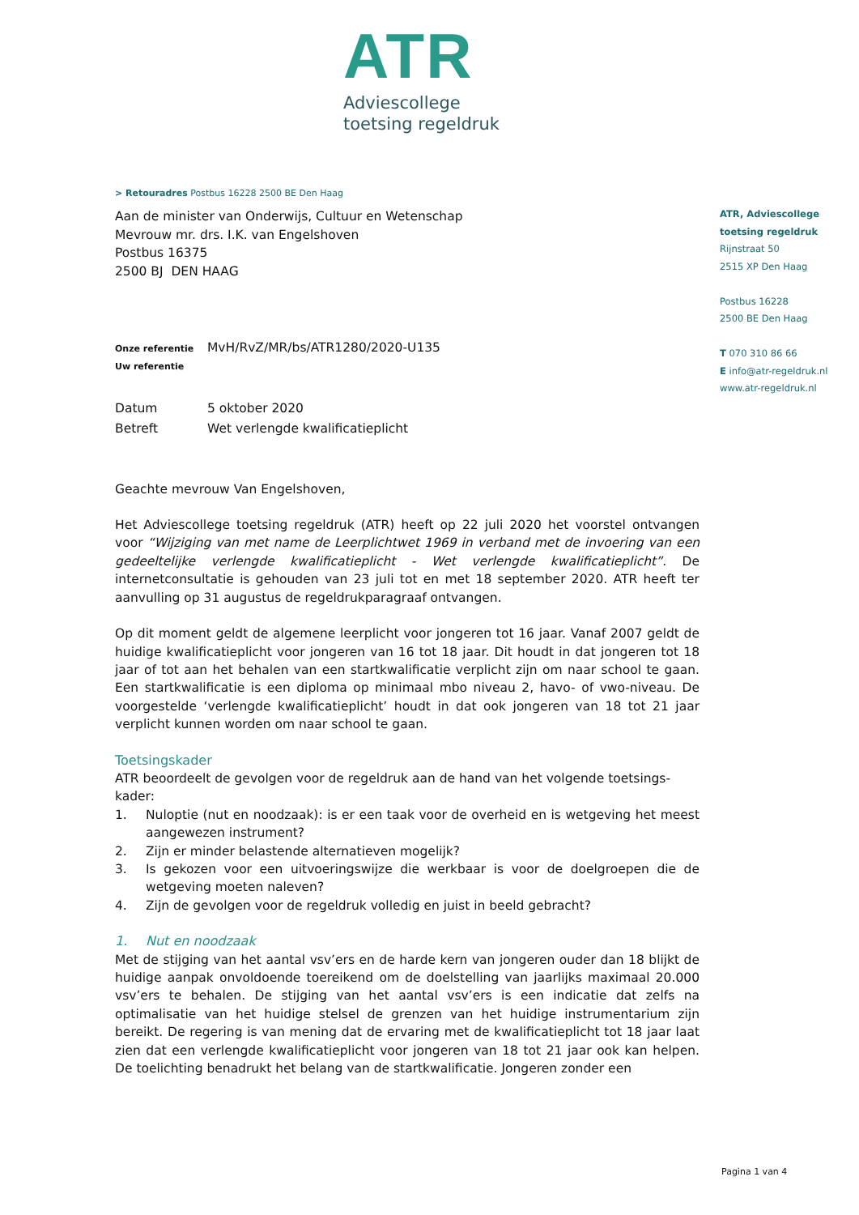ATR
Adviescollege
toetsing regeldruk
> Retouradres Postbus 16228 2500 BE Den Haag
Aan de minister van Onderwijs, Cultuur en Wetenschap
Mevrouw mr. drs. I.K. van Engelshoven
Postbus 16375
2500 BJ DEN HAAG
Onze referentie MvH/RvZ/MR/bs/ATR1280/2020-U135
Uw referentie
Datum 5 oktober 2020
Betreft Wet verlengde kwalificatieplicht
Geachte mevrouw Van Engelshoven,
Het Adviescollege toetsing regeldruk (ATR) heeft op 22 juli 2020 het voorstel ontvangen voor “Wijziging van met name de Leerplichtwet 1969 in verband met de invoering van een gedeeltelijke verlengde kwalificatieplicht - Wet verlengde kwalificatieplicht”. De internetconsultatie is gehouden van 23 juli tot en met 18 september 2020. ATR heeft ter aanvulling op 31 augustus de regeldrukparagraaf ontvangen.
Op dit moment geldt de algemene leerplicht voor jongeren tot 16 jaar. Vanaf 2007 geldt de huidige kwalificatieplicht voor jongeren van 16 tot 18 jaar. Dit houdt in dat jongeren tot 18 jaar of tot aan het behalen van een startkwalificatie verplicht zijn om naar school te gaan. Een startkwalificatie is een diploma op minimaal mbo niveau 2, havo- of vwo-niveau. De voorgestelde ‘verlengde kwalificatieplicht’ houdt in dat ook jongeren van 18 tot 21 jaar verplicht kunnen worden om naar school te gaan.
Toetsingskader
ATR beoordeelt de gevolgen voor de regeldruk aan de hand van het volgende toetsings-kader:
1. Nuloptie (nut en noodzaak): is er een taak voor de overheid en is wetgeving het meest aangewezen instrument?
2. Zijn er minder belastende alternatieven mogelijk?
3. Is gekozen voor een uitvoeringswijze die werkbaar is voor de doelgroepen die de wetgeving moeten naleven?
4. Zijn de gevolgen voor de regeldruk volledig en juist in beeld gebracht?
1. Nut en noodzaak
Met de stijging van het aantal vsv’ers en de harde kern van jongeren ouder dan 18 blijkt de huidige aanpak onvoldoende toereikend om de doelstelling van jaarlijks maximaal 20.000 vsv’ers te behalen. De stijging van het aantal vsv’ers is een indicatie dat zelfs na optimalisatie van het huidige stelsel de grenzen van het huidige instrumentarium zijn bereikt. De regering is van mening dat de ervaring met de kwalificatieplicht tot 18 jaar laat zien dat een verlengde kwalificatieplicht voor jongeren van 18 tot 21 jaar ook kan helpen. De toelichting benadrukt het belang van de startkwalificatie. Jongeren zonder een
ATR, Adviescollege
toetsing regeldruk
Rijnstraat 50
2515 XP Den Haag
Postbus 16228
2500 BE Den Haag
T 070 310 86 66
E info@atr-regeldruk.nl
www.atr-regeldruk.nl
Pagina 1 van 4